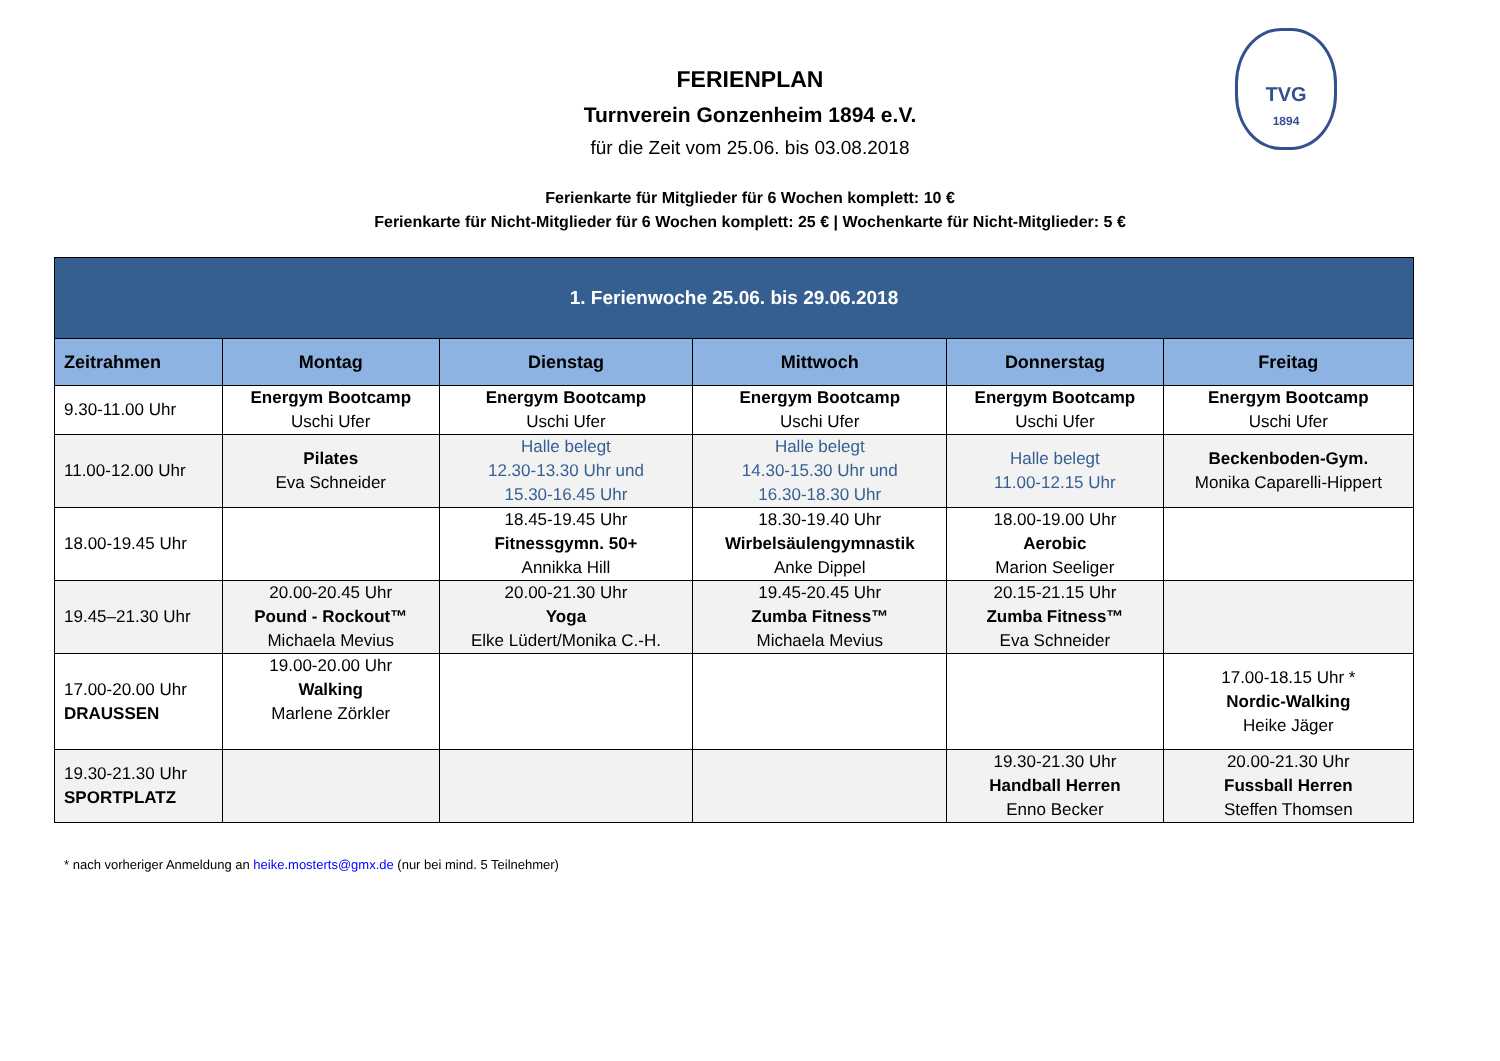TVG
1894
FERIENPLAN
Turnverein Gonzenheim 1894 e.V.
für die Zeit vom 25.06. bis 03.08.2018
Ferienkarte für Mitglieder für 6 Wochen komplett: 10 €
Ferienkarte für Nicht-Mitglieder für 6 Wochen komplett: 25 € | Wochenkarte für Nicht-Mitglieder: 5 €
| 1. Ferienwoche 25.06. bis 29.06.2018 | | | | | |
| --- | --- | --- | --- | --- | --- |
| Zeitrahmen | Montag | Dienstag | Mittwoch | Donnerstag | Freitag |
| 9.30-11.00 Uhr | Energym Bootcamp Uschi Ufer | Energym Bootcamp Uschi Ufer | Energym Bootcamp Uschi Ufer | Energym Bootcamp Uschi Ufer | Energym Bootcamp Uschi Ufer |
| 11.00-12.00 Uhr | Pilates Eva Schneider | Halle belegt 12.30-13.30 Uhr und 15.30-16.45 Uhr | Halle belegt 14.30-15.30 Uhr und 16.30-18.30 Uhr | Halle belegt 11.00-12.15 Uhr | Beckenboden-Gym. Monika Caparelli-Hippert |
| 18.00-19.45 Uhr | | 18.45-19.45 Uhr Fitnessgymn. 50+ Annikka Hill | 18.30-19.40 Uhr Wirbelsäulengymnastik Anke Dippel | 18.00-19.00 Uhr Aerobic Marion Seeliger | |
| 19.45–21.30 Uhr | 20.00-20.45 Uhr Pound - Rockout™ Michaela Mevius | 20.00-21.30 Uhr Yoga Elke Lüdert/Monika C.-H. | 19.45-20.45 Uhr Zumba Fitness™ Michaela Mevius | 20.15-21.15 Uhr Zumba Fitness™ Eva Schneider | |
| 17.00-20.00 Uhr DRAUSSEN | 19.00-20.00 Uhr Walking Marlene Zörkler | | | | 17.00-18.15 Uhr * Nordic-Walking Heike Jäger |
| 19.30-21.30 Uhr SPORTPLATZ | | | | 19.30-21.30 Uhr Handball Herren Enno Becker | 20.00-21.30 Uhr Fussball Herren Steffen Thomsen |
* nach vorheriger Anmeldung an heike.mosterts@gmx.de (nur bei mind. 5 Teilnehmer)